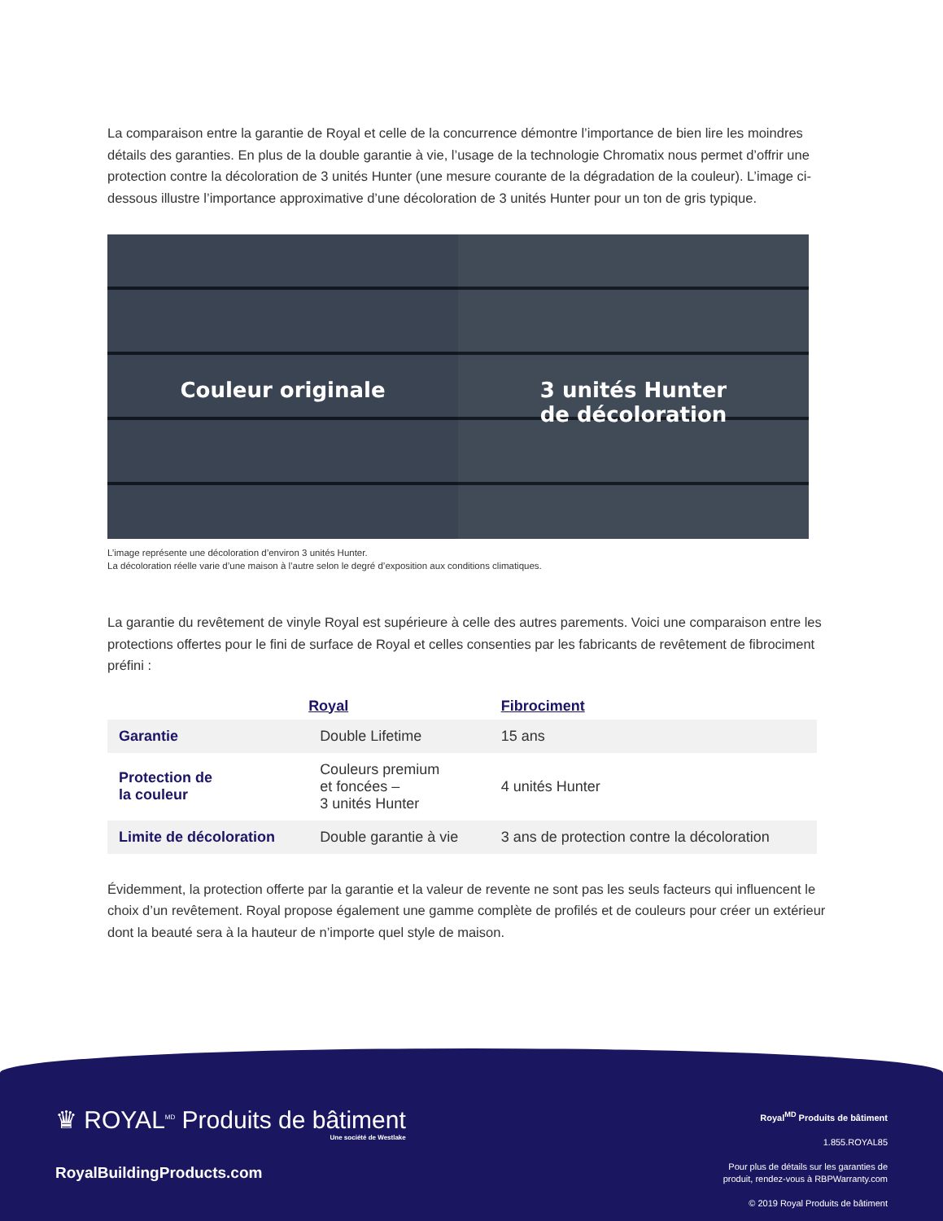La comparaison entre la garantie de Royal et celle de la concurrence démontre l’importance de bien lire les moindres détails des garanties. En plus de la double garantie à vie, l’usage de la technologie Chromatix nous permet d’offrir une protection contre la décoloration de 3 unités Hunter (une mesure courante de la dégradation de la couleur). L’image ci-dessous illustre l’importance approximative d’une décoloration de 3 unités Hunter pour un ton de gris typique.
Couleur originale 3 unités Hunter
de décoloration
L’image représente une décoloration d’environ 3 unités Hunter.
La décoloration réelle varie d’une maison à l’autre selon le degré d’exposition aux conditions climatiques.
La garantie du revêtement de vinyle Royal est supérieure à celle des autres parements. Voici une comparaison entre les protections offertes pour le fini de surface de Royal et celles consenties par les fabricants de revêtement de fibrociment préfini :
| | Royal | Fibrociment |
| --- | --- | --- |
| Garantie | Double Lifetime | 15 ans |
| Protection de la couleur | Couleurs premium et foncées – 3 unités Hunter | 4 unités Hunter |
| Limite de décoloration | Double garantie à vie | 3 ans de protection contre la décoloration |
Évidemment, la protection offerte par la garantie et la valeur de revente ne sont pas les seuls facteurs qui influencent le choix d’un revêtement. Royal propose également une gamme complète de profilés et de couleurs pour créer un extérieur dont la beauté sera à la hauteur de n’importe quel style de maison.
♛ ROYAL<sup>MD</sup> Produits de bâtiment
Une société de Westlake
RoyalBuildingProducts.com
Royal<sup>MD</sup> Produits de bâtiment
1.855.ROYAL85
Pour plus de détails sur les garanties de
produit, rendez-vous à RBPWarranty.com
© 2019 Royal Produits de bâtiment